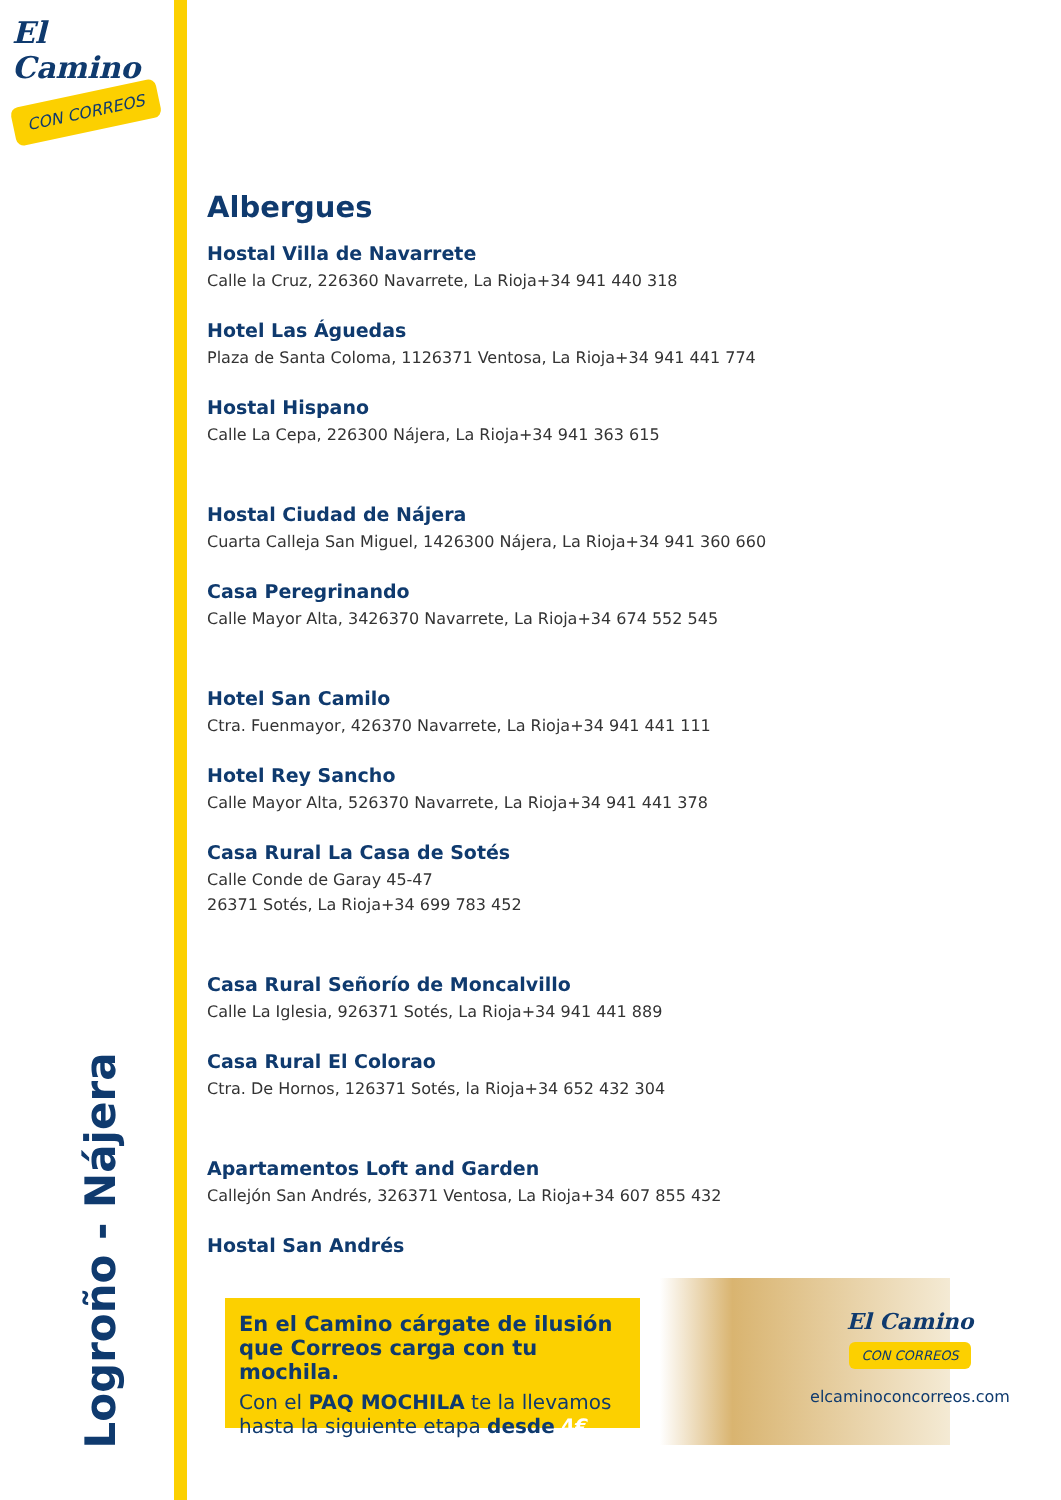El Camino
CON CORREOS
Logroño - Nájera
Albergues
Hostal Villa de Navarrete
Calle la Cruz, 226360 Navarrete, La Rioja+34 941 440 318
Hotel Las Águedas
Plaza de Santa Coloma, 1126371 Ventosa, La Rioja+34 941 441 774
Hostal Hispano
Calle La Cepa, 226300 Nájera, La Rioja+34 941 363 615
Hostal Ciudad de Nájera
Cuarta Calleja San Miguel, 1426300 Nájera, La Rioja+34 941 360 660
Casa Peregrinando
Calle Mayor Alta, 3426370 Navarrete, La Rioja+34 674 552 545
Hotel San Camilo
Ctra. Fuenmayor, 426370 Navarrete, La Rioja+34 941 441 111
Hotel Rey Sancho
Calle Mayor Alta, 526370 Navarrete, La Rioja+34 941 441 378
Casa Rural La Casa de Sotés
Calle Conde de Garay 45-47
26371 Sotés, La Rioja+34 699 783 452
Casa Rural Señorío de Moncalvillo
Calle La Iglesia, 926371 Sotés, La Rioja+34 941 441 889
Casa Rural El Colorao
Ctra. De Hornos, 126371 Sotés, la Rioja+34 652 432 304
Apartamentos Loft and Garden
Callejón San Andrés, 326371 Ventosa, La Rioja+34 607 855 432
Hostal San Andrés
En el Camino cárgate de ilusión que Correos carga con tu mochila.
Con el PAQ MOCHILA te la llevamos hasta la siguiente etapa desde 4€
El Camino
CON CORREOS
elcaminoconcorreos.com